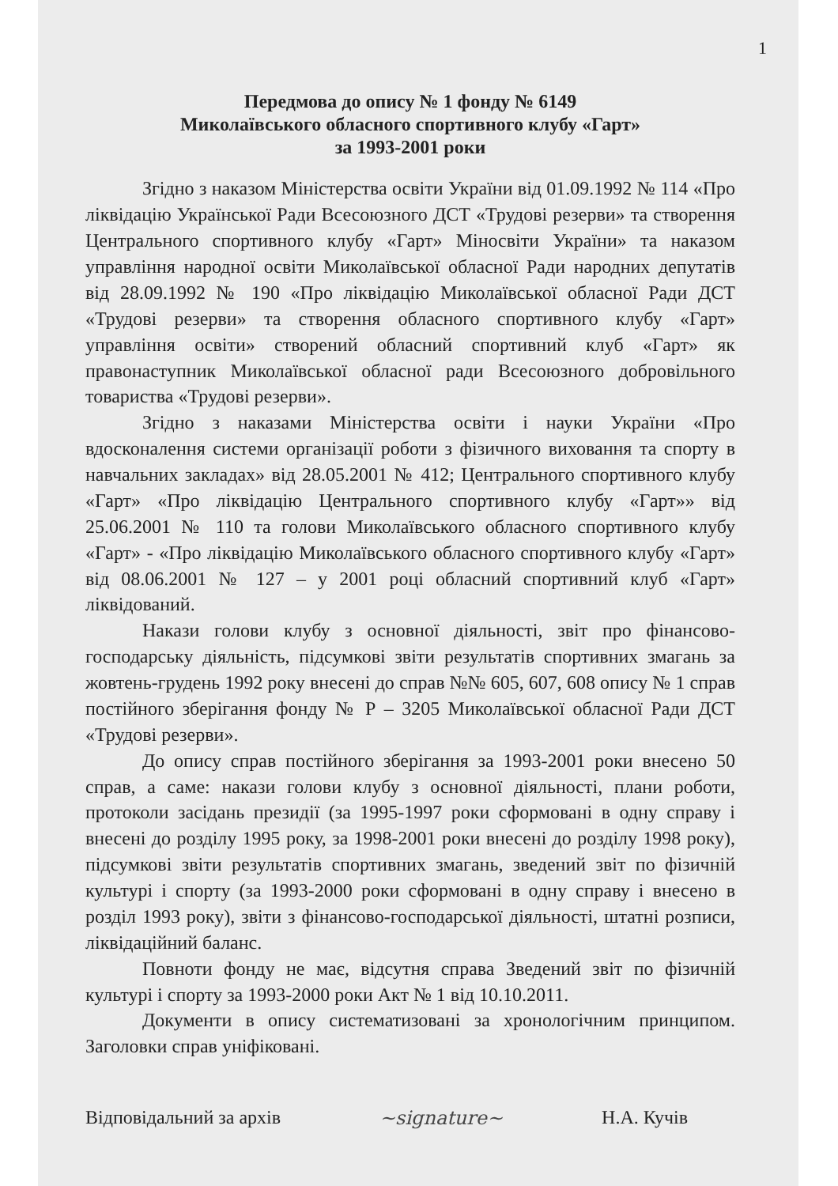1
Передмова до опису № 1 фонду № 6149
Миколаївського обласного спортивного клубу «Гарт»
за 1993-2001 роки
Згідно з наказом Міністерства освіти України від 01.09.1992 № 114 «Про ліквідацію Української Ради Всесоюзного ДСТ «Трудові резерви» та створення Центрального спортивного клубу «Гарт» Міносвіти України» та наказом управління народної освіти Миколаївської обласної Ради народних депутатів від 28.09.1992 № 190 «Про ліквідацію Миколаївської обласної Ради ДСТ «Трудові резерви» та створення обласного спортивного клубу «Гарт» управління освіти» створений обласний спортивний клуб «Гарт» як правонаступник Миколаївської обласної ради Всесоюзного добровільного товариства «Трудові резерви».
Згідно з наказами Міністерства освіти і науки України «Про вдосконалення системи організації роботи з фізичного виховання та спорту в навчальних закладах» від 28.05.2001 № 412; Центрального спортивного клубу «Гарт» «Про ліквідацію Центрального спортивного клубу «Гарт»» від 25.06.2001 № 110 та голови Миколаївського обласного спортивного клубу «Гарт» - «Про ліквідацію Миколаївського обласного спортивного клубу «Гарт» від 08.06.2001 № 127 – у 2001 році обласний спортивний клуб «Гарт» ліквідований.
Накази голови клубу з основної діяльності, звіт про фінансово-господарську діяльність, підсумкові звіти результатів спортивних змагань за жовтень-грудень 1992 року внесені до справ №№ 605, 607, 608 опису № 1 справ постійного зберігання фонду № Р – 3205 Миколаївської обласної Ради ДСТ «Трудові резерви».
До опису справ постійного зберігання за 1993-2001 роки внесено 50 справ, а саме: накази голови клубу з основної діяльності, плани роботи, протоколи засідань президії (за 1995-1997 роки сформовані в одну справу і внесені до розділу 1995 року, за 1998-2001 роки внесені до розділу 1998 року), підсумкові звіти результатів спортивних змагань, зведений звіт по фізичній культурі і спорту (за 1993-2000 роки сформовані в одну справу і внесено в розділ 1993 року), звіти з фінансово-господарської діяльності, штатні розписи, ліквідаційний баланс.
Повноти фонду не має, відсутня справа Зведений звіт по фізичній культурі і спорту за 1993-2000 роки Акт № 1 від 10.10.2011.
Документи в опису систематизовані за хронологічним принципом. Заголовки справ уніфіковані.
Відповідальний за архів ~signature~ Н.А. Кучів